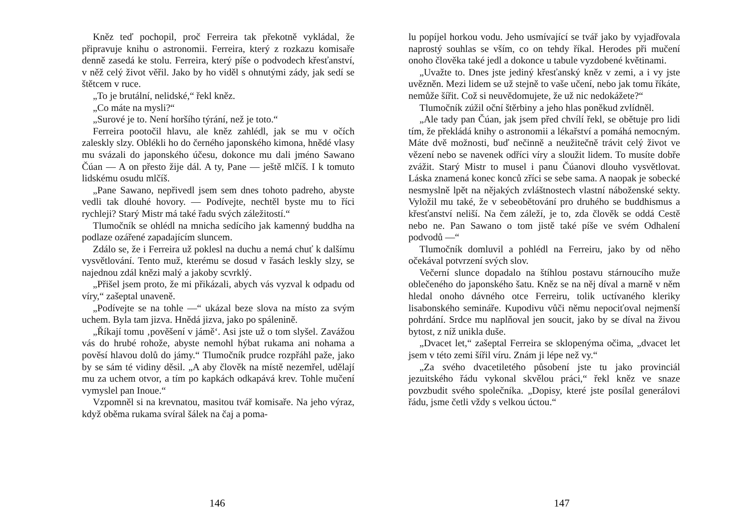Kněz teď pochopil, proč Ferreira tak překotně vykládal, že připravuje knihu o astronomii. Ferreira, který z rozkazu komisaře denně zasedá ke stolu. Ferreira, který píše o podvodech křesťanství, v něž celý život věřil. Jako by ho viděl s ohnutými zády, jak sedí se štětcem v ruce.
„To je brutální, nelidské,“ řekl kněz.
„Co máte na mysli?“
„Surové je to. Není horšího týrání, než je toto.“
Ferreira pootočil hlavu, ale kněz zahlédl, jak se mu v očích zaleskly slzy. Oblékli ho do černého japonského kimona, hnědé vlasy mu svázali do japonského účesu, dokonce mu dali jméno Sawano Čúan — A on přesto žije dál. A ty, Pane — ještě mlčíš. I k tomuto lidskému osudu mlčíš.
„Pane Sawano, nepřivedl jsem sem dnes tohoto padreho, abyste vedli tak dlouhé hovory. — Podívejte, nechtěl byste mu to říci rychleji? Starý Mistr má také řadu svých záležitostí.“
Tlumočník se ohlédl na mnicha sedícího jak kamenný buddha na podlaze ozářené zapadajícím sluncem.
Zdálo se, že i Ferreira už poklesl na duchu a nemá chuť k dalšímu vysvětlování. Tento muž, kterému se dosud v řasách leskly slzy, se najednou zdál knězi malý a jakoby scvrklý.
„Přišel jsem proto, že mi přikázali, abych vás vyzval k odpadu od víry,“ zašeptal unaveně.
„Podívejte se na tohle —“ ukázal beze slova na místo za svým uchem. Byla tam jizva. Hnědá jizva, jako po spálenině.
„Říkají tomu ‚pověšení v jámě‘. Asi jste už o tom slyšel. Zavážou vás do hrubé rohože, abyste nemohl hýbat rukama ani nohama a pověsí hlavou dolů do jámy.“ Tlumočník prudce rozpřáhl paže, jako by se sám té vidiny děsil. „A aby člověk na místě nezemřel, udělají mu za uchem otvor, a tím po kapkách odkapává krev. Tohle mučení vymyslel pan Inoue.“
Vzpomněl si na krevnatou, masitou tvář komisaře. Na jeho výraz, když oběma rukama svíral šálek na čaj a poma-
146
lu popíjel horkou vodu. Jeho usmívající se tvář jako by vyjadřovala naprostý souhlas se vším, co on tehdy říkal. Herodes při mučení onoho člověka také jedl a dokonce u tabule vyzdobené květinami.
„Uvažte to. Dnes jste jediný křesťanský kněz v zemi, a i vy jste uvězněn. Mezi lidem se už stejně to vaše učení, nebo jak tomu říkáte, nemůže šířit. Což si neuvědomujete, že už nic nedokážete?“
Tlumočník zúžil oční štěrbiny a jeho hlas poněkud zvlídněl.
„Ale tady pan Čúan, jak jsem před chvílí řekl, se obětuje pro lidi tím, že překládá knihy o astronomii a lékařství a pomáhá nemocným. Máte dvě možnosti, buď nečinně a neužitečně trávit celý život ve vězení nebo se navenek odříci víry a sloužit lidem. To musíte dobře zvážit. Starý Mistr to musel i panu Čúanovi dlouho vysvětlovat. Láska znamená konec konců zříci se sebe sama. A naopak je sobecké nesmyslně lpět na nějakých zvláštnostech vlastní náboženské sekty. Vyložil mu také, že v sebeobětování pro druhého se buddhismus a křesťanství neliší. Na čem záleží, je to, zda člověk se oddá Cestě nebo ne. Pan Sawano o tom jistě také píše ve svém Odhalení podvodů —“
Tlumočník domluvil a pohlédl na Ferreiru, jako by od něho očekával potvrzení svých slov.
Večerní slunce dopadalo na štíhlou postavu stárnoucího muže oblečeného do japonského šatu. Kněz se na něj díval a marně v něm hledal onoho dávného otce Ferreiru, tolik uctívaného kleriky lisabonského semináře. Kupodivu vůči němu nepociťoval nejmenší pohrdání. Srdce mu naplňoval jen soucit, jako by se díval na živou bytost, z níž unikla duše.
„Dvacet let,“ zašeptal Ferreira se sklopenýma očima, „dvacet let jsem v této zemi šířil víru. Znám ji lépe než vy.“
„Za svého dvacetiletého působení jste tu jako provinciál jezuitského řádu vykonal skvělou práci,“ řekl kněz ve snaze povzbudit svého společníka. „Dopisy, které jste posílal generálovi řádu, jsme četli vždy s velkou úctou.“
147